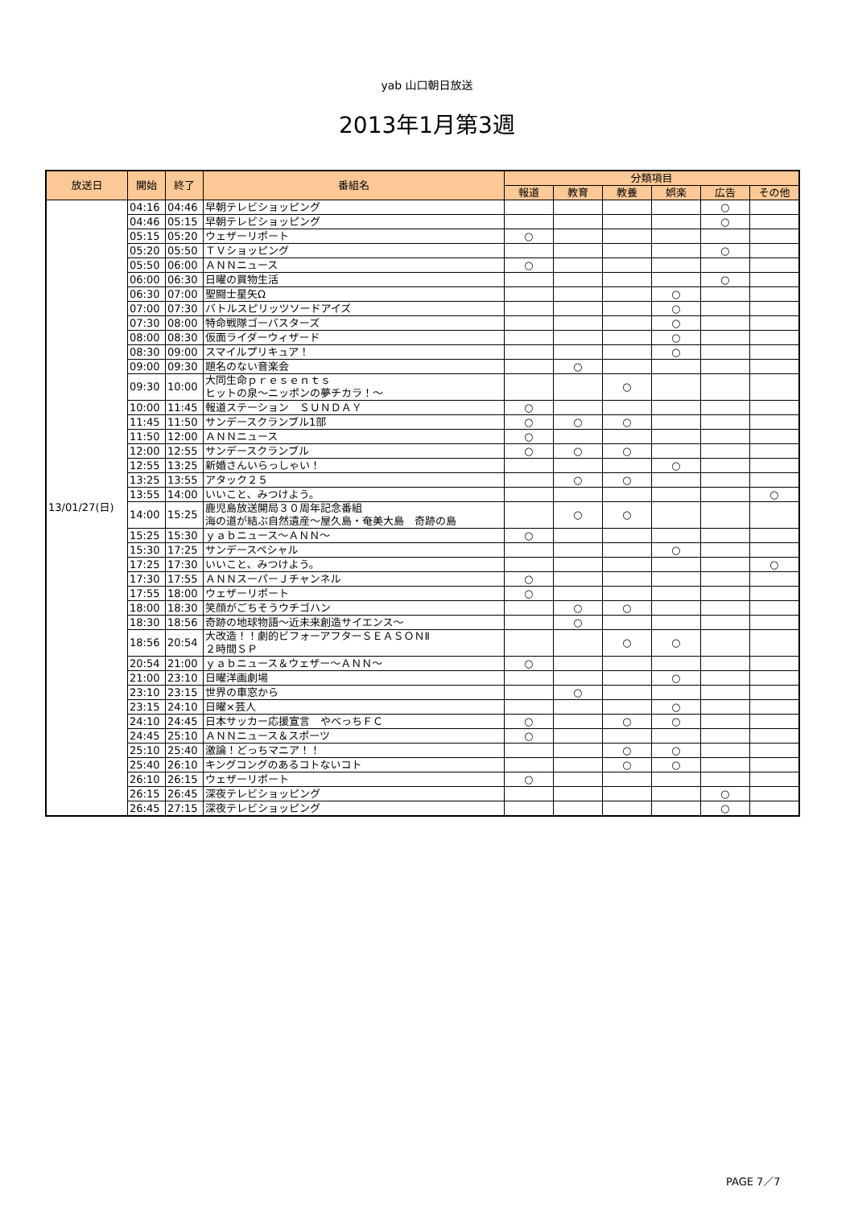yab 山口朝日放送
2013年1月第3週
| 放送日 | 開始 | 終了 | 番組名 | 分類項目 | | | | | |
| --- | --- | --- | --- | --- | --- | --- | --- | --- | --- |
| | | | | 報道 | 教育 | 教養 | 娯楽 | 広告 | その他 |
| 13/01/27(日) | 04:16 | 04:46 | 早朝テレビショッピング | | | | | ○ | |
| | 04:46 | 05:15 | 早朝テレビショッピング | | | | | ○ | |
| | 05:15 | 05:20 | ウェザーリポート | ○ | | | | | |
| | 05:20 | 05:50 | ＴＶショッピング | | | | | ○ | |
| | 05:50 | 06:00 | ＡＮＮニュース | ○ | | | | | |
| | 06:00 | 06:30 | 日曜の買物生活 | | | | | ○ | |
| | 06:30 | 07:00 | 聖闘士星矢Ω | | | | ○ | | |
| | 07:00 | 07:30 | バトルスピリッツソードアイズ | | | | ○ | | |
| | 07:30 | 08:00 | 特命戦隊ゴーバスターズ | | | | ○ | | |
| | 08:00 | 08:30 | 仮面ライダーウィザード | | | | ○ | | |
| | 08:30 | 09:00 | スマイルプリキュア！ | | | | ○ | | |
| | 09:00 | 09:30 | 題名のない音楽会 | | ○ | | | | |
| | 09:30 | 10:00 | 大同生命ｐｒｅｓｅｎｔｓ ヒットの泉～ニッポンの夢チカラ！～ | | | ○ | | | |
| | 10:00 | 11:45 | 報道ステーション ＳＵＮＤＡＹ | ○ | | | | | |
| | 11:45 | 11:50 | サンデースクランブル1部 | ○ | ○ | ○ | | | |
| | 11:50 | 12:00 | ＡＮＮニュース | ○ | | | | | |
| | 12:00 | 12:55 | サンデースクランブル | ○ | ○ | ○ | | | |
| | 12:55 | 13:25 | 新婚さんいらっしゃい！ | | | | ○ | | |
| | 13:25 | 13:55 | アタック２５ | | ○ | ○ | | | |
| | 13:55 | 14:00 | いいこと、みつけよう。 | | | | | | ○ |
| | 14:00 | 15:25 | 鹿児島放送開局３０周年記念番組 海の道が結ぶ自然遺産～屋久島・奄美大島 奇跡の島 | | ○ | ○ | | | |
| | 15:25 | 15:30 | ｙａｂニュース～ＡＮＮ～ | ○ | | | | | |
| | 15:30 | 17:25 | サンデースペシャル | | | | ○ | | |
| | 17:25 | 17:30 | いいこと、みつけよう。 | | | | | | ○ |
| | 17:30 | 17:55 | ＡＮＮスーパーＪチャンネル | ○ | | | | | |
| | 17:55 | 18:00 | ウェザーリポート | ○ | | | | | |
| | 18:00 | 18:30 | 笑顔がごちそうウチゴハン | | ○ | ○ | | | |
| | 18:30 | 18:56 | 奇跡の地球物語～近未来創造サイエンス～ | | ○ | | | | |
| | 18:56 | 20:54 | 大改造！！劇的ビフォーアフターＳＥＡＳＯＮⅡ ２時間ＳＰ | | | ○ | ○ | | |
| | 20:54 | 21:00 | ｙａｂニュース＆ウェザー～ＡＮＮ～ | ○ | | | | | |
| | 21:00 | 23:10 | 日曜洋画劇場 | | | | ○ | | |
| | 23:10 | 23:15 | 世界の車窓から | | ○ | | | | |
| | 23:15 | 24:10 | 日曜×芸人 | | | | ○ | | |
| | 24:10 | 24:45 | 日本サッカー応援宣言 やべっちＦＣ | ○ | | ○ | ○ | | |
| | 24:45 | 25:10 | ＡＮＮニュース＆スポーツ | ○ | | | | | |
| | 25:10 | 25:40 | 激論！どっちマニア！！ | | | ○ | ○ | | |
| | 25:40 | 26:10 | キングコングのあるコトないコト | | | ○ | ○ | | |
| | 26:10 | 26:15 | ウェザーリポート | ○ | | | | | |
| | 26:15 | 26:45 | 深夜テレビショッピング | | | | | ○ | |
| | 26:45 | 27:15 | 深夜テレビショッピング | | | | | ○ | |
PAGE 7／7